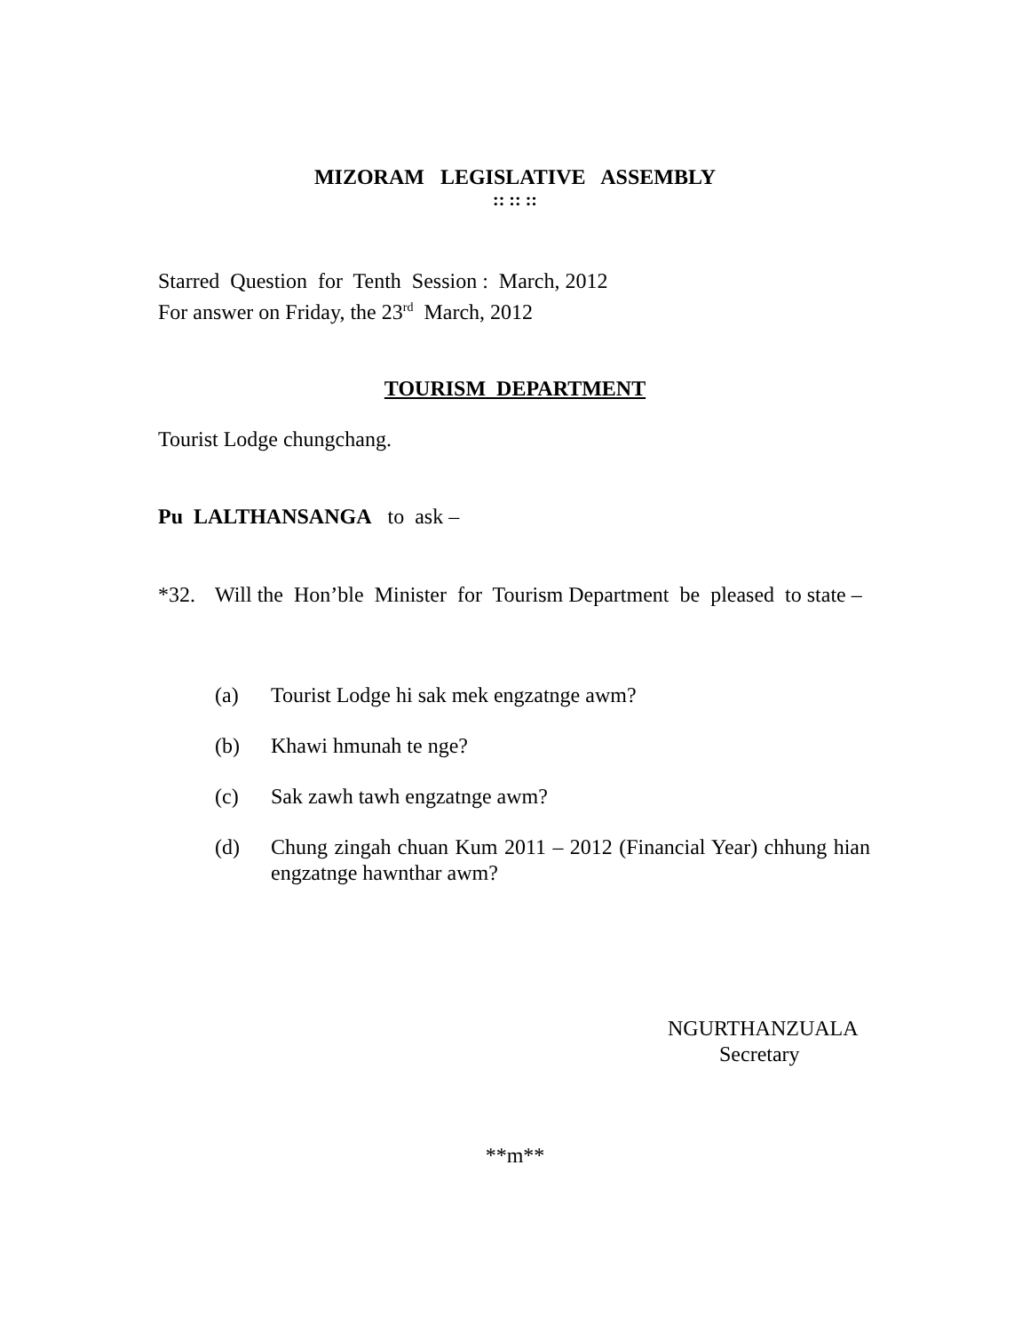MIZORAM LEGISLATIVE ASSEMBLY
:: :: ::
Starred Question for Tenth Session : March, 2012
For answer on Friday, the 23<sup>rd</sup> March, 2012
TOURISM DEPARTMENT
Tourist Lodge chungchang.
Pu LALTHANSANGA to ask –
*32. Will the Hon’ble Minister for Tourism Department be pleased to state –
(a) Tourist Lodge hi sak mek engzatnge awm?
(b) Khawi hmunah te nge?
(c) Sak zawh tawh engzatnge awm?
(d) Chung zingah chuan Kum 2011 – 2012 (Financial Year) chhung hian engzatnge hawnthar awm?
NGURTHANZUALA
Secretary
**m**